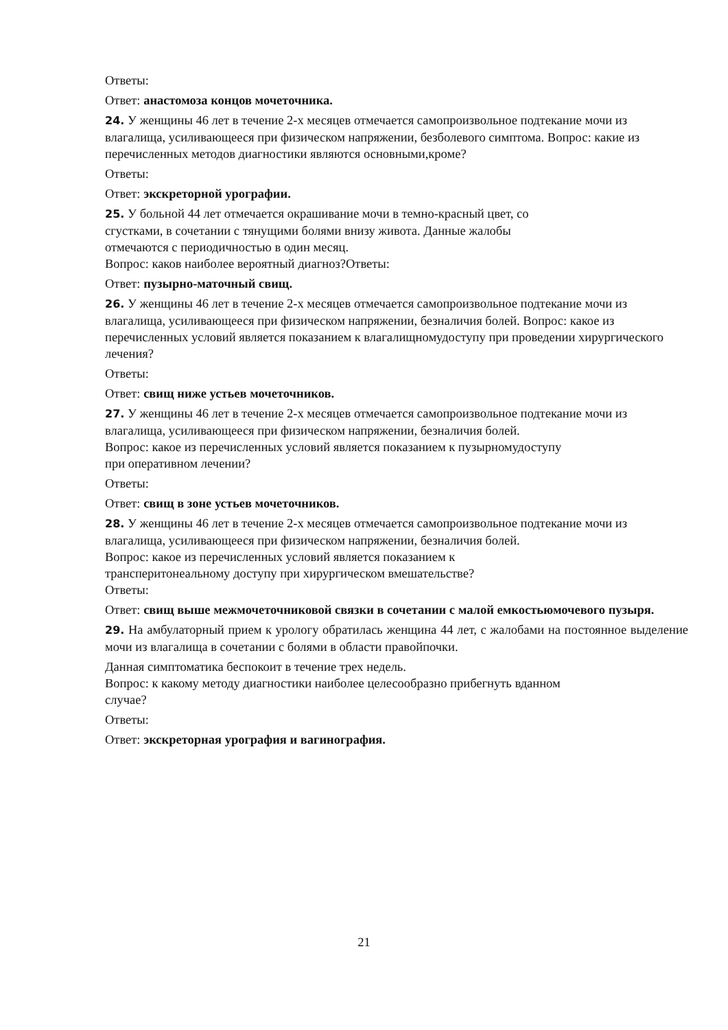Ответы:
Ответ: анастомоза концов мочеточника.
24. У женщины 46 лет в течение 2-х месяцев отмечается самопроизвольное подтекание мочи из влагалища, усиливающееся при физическом напряжении, безболевого симптома. Вопрос: какие из перечисленных методов диагностики являются основными,кроме?
Ответы:
Ответ: экскреторной урографии.
25. У больной 44 лет отмечается окрашивание мочи в темно-красный цвет, со
сгустками, в сочетании с тянущими болями внизу живота. Данные жалобы
отмечаются с периодичностью в один месяц.
Вопрос: каков наиболее вероятный диагноз?Ответы:
Ответ: пузырно-маточный свищ.
26. У женщины 46 лет в течение 2-х месяцев отмечается самопроизвольное подтекание мочи из влагалища, усиливающееся при физическом напряжении, безналичия болей. Вопрос: какое из перечисленных условий является показанием к влагалищномудоступу при проведении хирургического лечения?
Ответы:
Ответ: свищ ниже устьев мочеточников.
27. У женщины 46 лет в течение 2-х месяцев отмечается самопроизвольное подтекание мочи из влагалища, усиливающееся при физическом напряжении, безналичия болей.
Вопрос: какое из перечисленных условий является показанием к пузырномудоступу
при оперативном лечении?
Ответы:
Ответ: свищ в зоне устьев мочеточников.
28. У женщины 46 лет в течение 2-х месяцев отмечается самопроизвольное подтекание мочи из влагалища, усиливающееся при физическом напряжении, безналичия болей.
Вопрос: какое из перечисленных условий является показанием к
трансперитонеальному доступу при хирургическом вмешательстве?
Ответы:
Ответ: свищ выше межмочеточниковой связки в сочетании с малой емкостьюмочевого пузыря.
29. На амбулаторный прием к урологу обратилась женщина 44 лет, с жалобами на постоянное выделение мочи из влагалища в сочетании с болями в области правойпочки.
Данная симптоматика беспокоит в течение трех недель.
Вопрос: к какому методу диагностики наиболее целесообразно прибегнуть вданном
случае?
Ответы:
Ответ: экскреторная урография и вагинография.
21